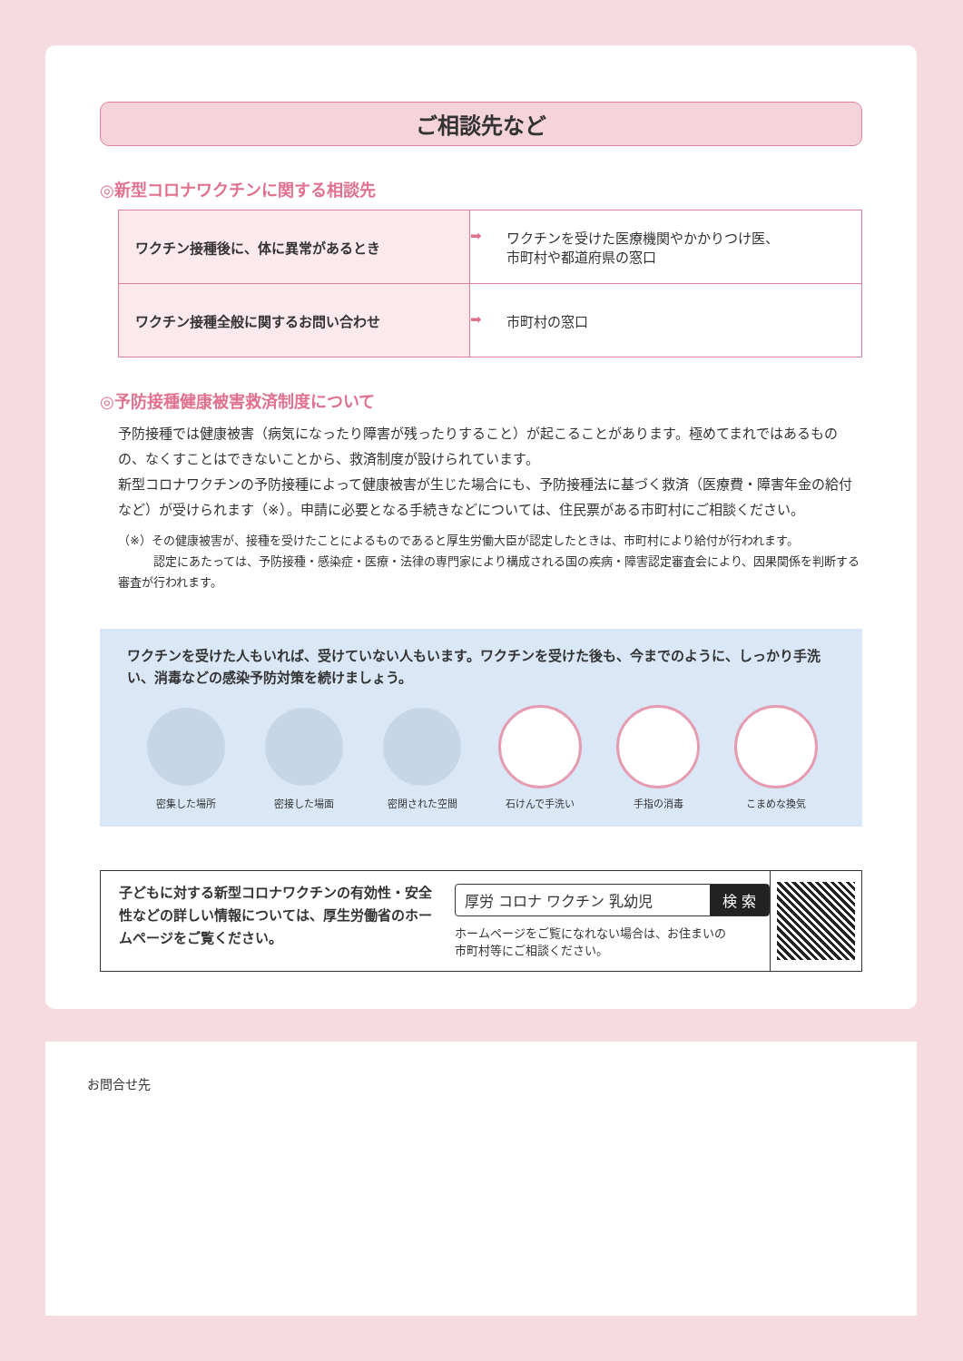ご相談先など
◎新型コロナワクチンに関する相談先
| ワクチン接種後に、体に異常があるとき | ➡ ワクチンを受けた医療機関やかかりつけ医、 市町村や都道府県の窓口 |
| ワクチン接種全般に関するお問い合わせ | ➡ 市町村の窓口 |
◎予防接種健康被害救済制度について
予防接種では健康被害（病気になったり障害が残ったりすること）が起こることがあります。極めてまれではあるものの、なくすことはできないことから、救済制度が設けられています。
新型コロナワクチンの予防接種によって健康被害が生じた場合にも、予防接種法に基づく救済（医療費・障害年金の給付など）が受けられます（※）。申請に必要となる手続きなどについては、住民票がある市町村にご相談ください。
（※）その健康被害が、接種を受けたことによるものであると厚生労働大臣が認定したときは、市町村により給付が行われます。
　　　認定にあたっては、予防接種・感染症・医療・法律の専門家により構成される国の疾病・障害認定審査会により、因果関係を判断する審査が行われます。
ワクチンを受けた人もいれば、受けていない人もいます。ワクチンを受けた後も、今までのように、しっかり手洗い、消毒などの感染予防対策を続けましょう。
密集した場所 密接した場面 密閉された空間 石けんで手洗い 手指の消毒 こまめな換気
子どもに対する新型コロナワクチンの有効性・安全性などの詳しい情報については、厚生労働省のホームページをご覧ください。
厚労 コロナ ワクチン 乳幼児 検 索
ホームページをご覧になれない場合は、お住まいの
市町村等にご相談ください。
お問合せ先